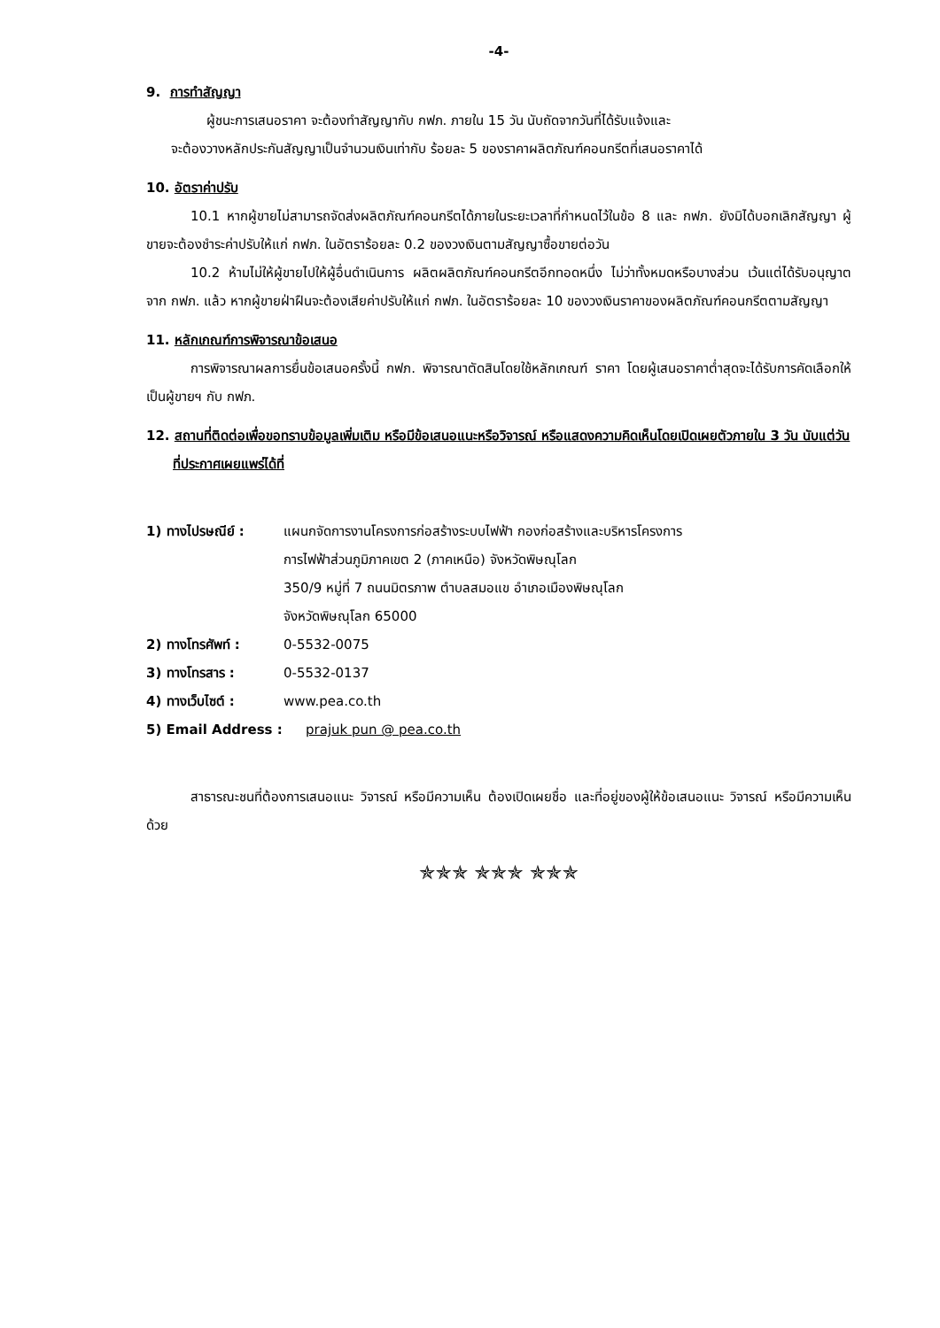-4-
9. การทำสัญญา
ผู้ชนะการเสนอราคา จะต้องทำสัญญากับ กฟภ. ภายใน 15 วัน นับถัดจากวันที่ได้รับแจ้งและ
จะต้องวางหลักประกันสัญญาเป็นจำนวนเงินเท่ากับ ร้อยละ 5 ของราคาผลิตภัณฑ์คอนกรีตที่เสนอราคาได้
10. อัตราค่าปรับ
10.1 หากผู้ขายไม่สามารถจัดส่งผลิตภัณฑ์คอนกรีตได้ภายในระยะเวลาที่กำหนดไว้ในข้อ 8 และ กฟภ. ยังมิได้บอกเลิกสัญญา ผู้ขายจะต้องชำระค่าปรับให้แก่ กฟภ. ในอัตราร้อยละ 0.2 ของวงเงินตามสัญญาซื้อขายต่อวัน
10.2 ห้ามไม่ให้ผู้ขายไปให้ผู้อื่นดำเนินการ ผลิตผลิตภัณฑ์คอนกรีตอีกทอดหนึ่ง ไม่ว่าทั้งหมดหรือบางส่วน เว้นแต่ได้รับอนุญาตจาก กฟภ. แล้ว หากผู้ขายฝ่าฝืนจะต้องเสียค่าปรับให้แก่ กฟภ. ในอัตราร้อยละ 10 ของวงเงินราคาของผลิตภัณฑ์คอนกรีตตามสัญญา
11. หลักเกณฑ์การพิจารณาข้อเสนอ
การพิจารณาผลการยื่นข้อเสนอครั้งนี้ กฟภ. พิจารณาตัดสินโดยใช้หลักเกณฑ์ ราคา โดยผู้เสนอราคาต่ำสุดจะได้รับการคัดเลือกให้เป็นผู้ขายฯ กับ กฟภ.
12. สถานที่ติดต่อเพื่อขอทราบข้อมูลเพิ่มเติม หรือมีข้อเสนอแนะหรือวิจารณ์ หรือแสดงความคิดเห็นโดยเปิดเผยตัวภายใน 3 วัน นับแต่วันที่ประกาศเผยแพร่ได้ที่
1) ทางไปรษณีย์ : แผนกจัดการงานโครงการก่อสร้างระบบไฟฟ้า กองก่อสร้างและบริหารโครงการ
การไฟฟ้าส่วนภูมิภาคเขต 2 (ภาคเหนือ) จังหวัดพิษณุโลก
350/9 หมู่ที่ 7 ถนนมิตรภาพ ตำบลสมอแข อำเภอเมืองพิษณุโลก
จังหวัดพิษณุโลก 65000
2) ทางโทรศัพท์ : 0-5532-0075
3) ทางโทรสาร : 0-5532-0137
4) ทางเว็บไซต์ : www.pea.co.th
5) Email Address : prajuk pun @ pea.co.th
สาธารณะชนที่ต้องการเสนอแนะ วิจารณ์ หรือมีความเห็น ต้องเปิดเผยชื่อ และที่อยู่ของผู้ให้ข้อเสนอแนะ วิจารณ์ หรือมีความเห็นด้วย
✯✯✯ ✯✯✯ ✯✯✯